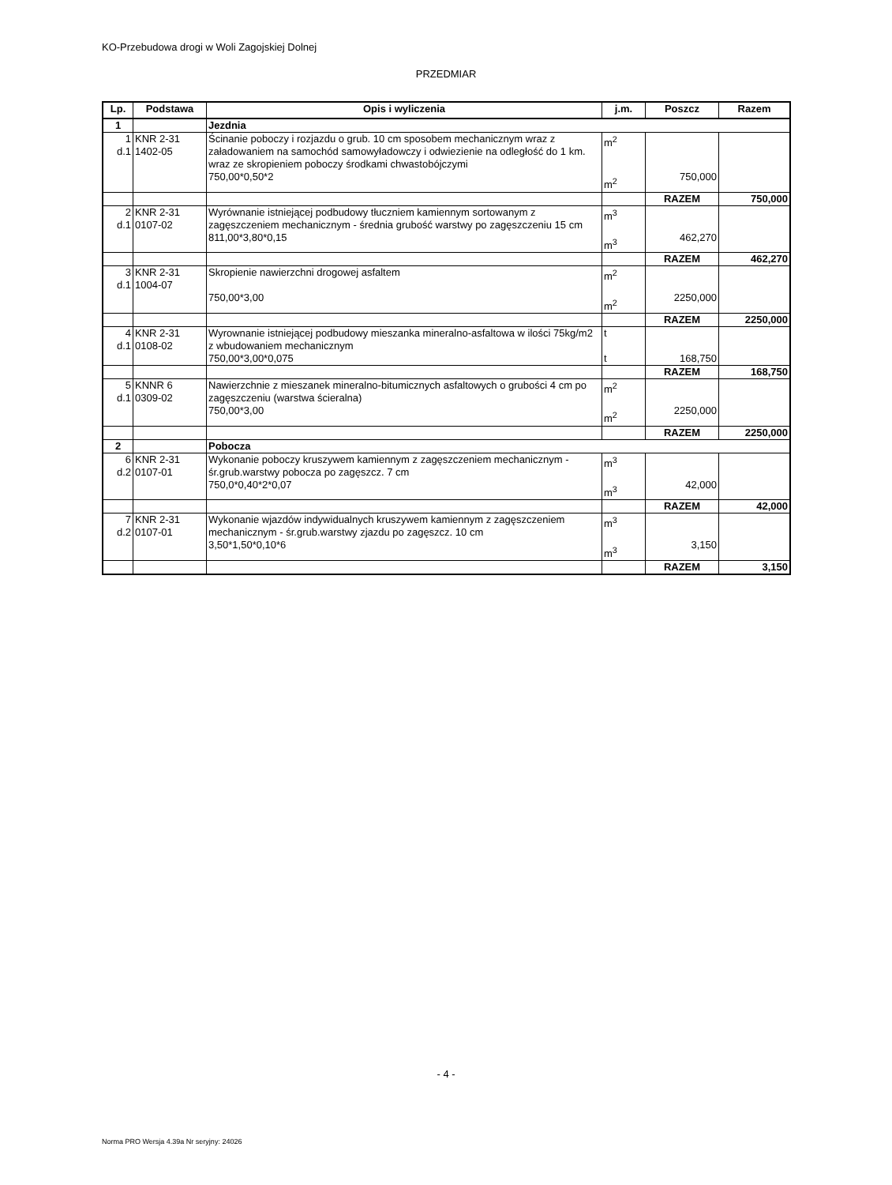KO-Przebudowa drogi w Woli Zagojskiej Dolnej
PRZEDMIAR
| Lp. | Podstawa | Opis i wyliczenia | j.m. | Poszcz | Razem |
| --- | --- | --- | --- | --- | --- |
| 1 | | Jezdnia | | | |
| 1 d.1 | KNR 2-31 1402-05 | Ścinanie poboczy i rozjazdu o grub. 10 cm sposobem mechanicznym wraz z załadowaniem na samochód samowyładowczy i odwiezienie na odległość do 1 km. wraz ze skropieniem poboczy środkami chwastobójczymi 750,00*0,50*2 | m<sup>2</sup> m<sup>2</sup> | 750,000 | |
| | | | | RAZEM | 750,000 |
| 2 d.1 | KNR 2-31 0107-02 | Wyrównanie istniejącej podbudowy tłuczniem kamiennym sortowanym z zagęszczeniem mechanicznym - średnia grubość warstwy po zagęszczeniu 15 cm 811,00*3,80*0,15 | m<sup>3</sup> m<sup>3</sup> | 462,270 | |
| | | | | RAZEM | 462,270 |
| 3 d.1 | KNR 2-31 1004-07 | Skropienie nawierzchni drogowej asfaltem 750,00*3,00 | m<sup>2</sup> m<sup>2</sup> | 2250,000 | |
| | | | | RAZEM | 2250,000 |
| 4 d.1 | KNR 2-31 0108-02 | Wyrownanie istniejącej podbudowy mieszanka mineralno-asfaltowa w ilości 75kg/m2 z wbudowaniem mechanicznym 750,00*3,00*0,075 | t t | 168,750 | |
| | | | | RAZEM | 168,750 |
| 5 d.1 | KNNR 6 0309-02 | Nawierzchnie z mieszanek mineralno-bitumicznych asfaltowych o grubości 4 cm po zagęszczeniu (warstwa ścieralna) 750,00*3,00 | m<sup>2</sup> m<sup>2</sup> | 2250,000 | |
| | | | | RAZEM | 2250,000 |
| 2 | | Pobocza | | | |
| 6 d.2 | KNR 2-31 0107-01 | Wykonanie poboczy kruszywem kamiennym z zagęszczeniem mechanicznym - śr.grub.warstwy pobocza po zagęszcz. 7 cm 750,0*0,40*2*0,07 | m<sup>3</sup> m<sup>3</sup> | 42,000 | |
| | | | | RAZEM | 42,000 |
| 7 d.2 | KNR 2-31 0107-01 | Wykonanie wjazdów indywidualnych kruszywem kamiennym z zagęszczeniem mechanicznym - śr.grub.warstwy zjazdu po zagęszcz. 10 cm 3,50*1,50*0,10*6 | m<sup>3</sup> m<sup>3</sup> | 3,150 | |
| | | | | RAZEM | 3,150 |
- 4 -
Norma PRO Wersja 4.39a Nr seryjny: 24026